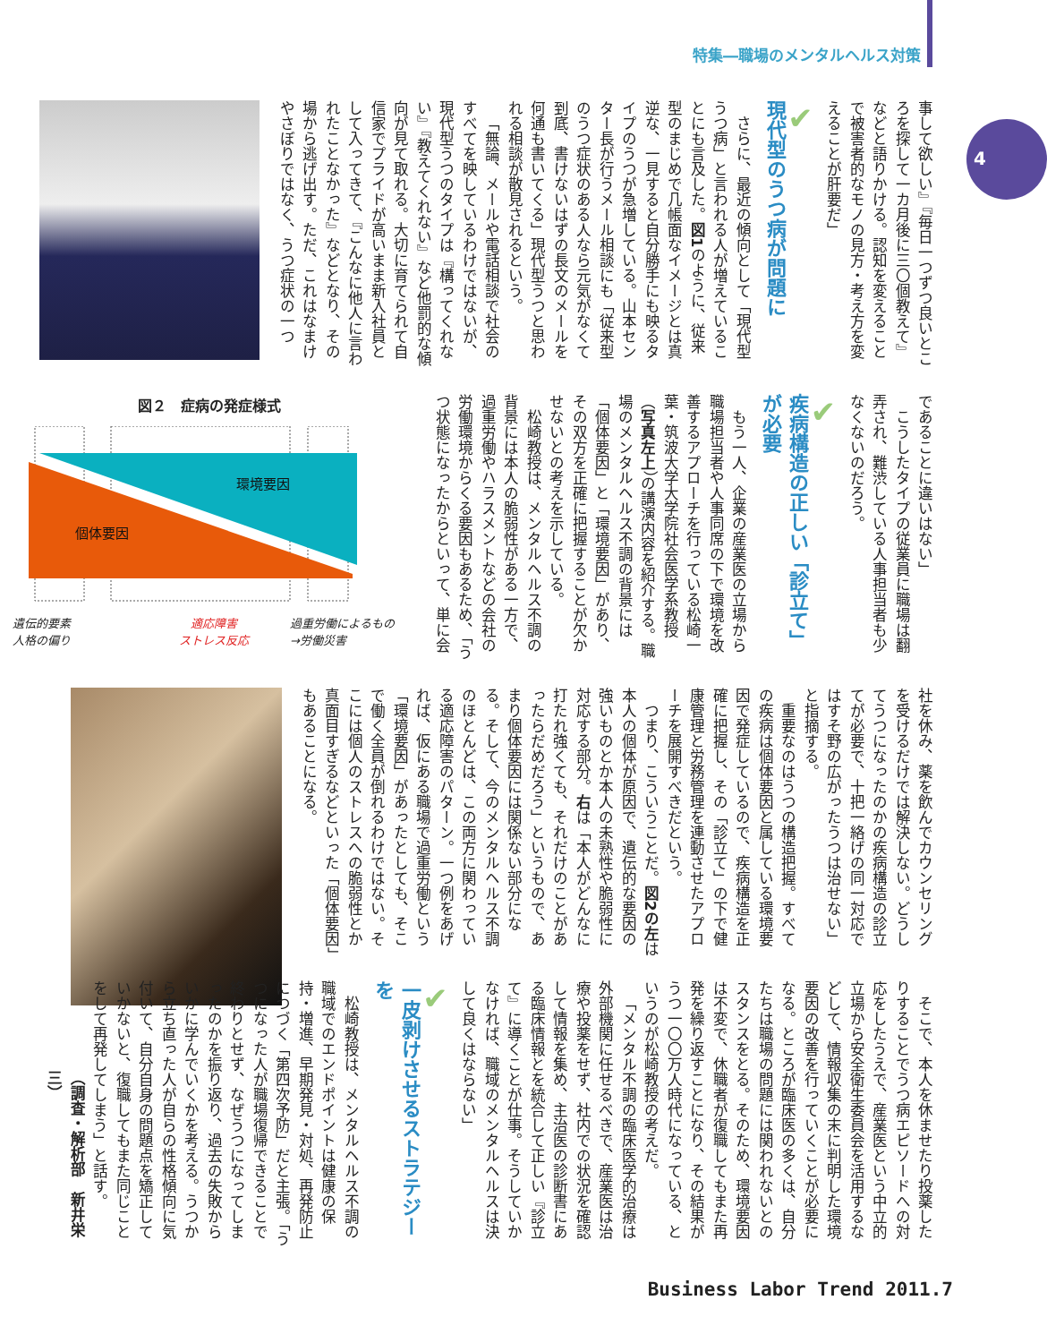4
特集―職場のメンタルヘルス対策
事して欲しい』『毎日一つずつ良いところを探して一カ月後に三〇個教えて』などと語りかける。認知を変えることで被害者的なモノの見方・考え方を変えることが肝要だ」
✔
現代型のうつ病が問題に
さらに、最近の傾向として「現代型うつ病」と言われる人が増えていることにも言及した。図1のように、従来型のまじめで几帳面なイメージとは真逆な、一見すると自分勝手にも映るタイプのうつが急増している。山本センター長が行うメール相談にも「従来型のうつ症状のある人なら元気がなくて到底、書けないはずの長文のメールを何通も書いてくる」現代型うつと思われる相談が散見されるという。
「無論、メールや電話相談で社会のすべてを映しているわけではないが、現代型うつのタイプは『構ってくれない』『教えてくれない』など他罰的な傾向が見て取れる。大切に育てられて自信家でプライドが高いまま新入社員として入ってきて、『こんなに他人に言われたことなかった』などとなり、その場から逃げ出す。ただ、これはなまけやさぼりではなく、うつ症状の一つ
であることに違いはない」
こうしたタイプの従業員に職場は翻弄され、難渋している人事担当者も少なくないのだろう。
✔
疾病構造の正しい「診立て」が必要
もう一人、企業の産業医の立場から職場担当者や人事同席の下で環境を改善するアプローチを行っている松崎一葉・筑波大学大学院社会医学系教授（写真左上）の講演内容を紹介する。職場のメンタルヘルス不調の背景には「個体要因」と「環境要因」があり、その双方を正確に把握することが欠かせないとの考えを示している。
松崎教授は、メンタルヘルス不調の背景には本人の脆弱性がある一方で、過重労働やハラスメントなどの会社の労働環境からくる要因もあるため、「うつ状態になったからといって、単に会
図２　症病の発症様式
環境要因
個体要因
遺伝的要素
人格の偏り
適応障害
ストレス反応
過重労働によるもの
→労働災害
社を休み、薬を飲んでカウンセリングを受けるだけでは解決しない。どうしてうつになったのかの疾病構造の診立てが必要で、十把一絡げの同一対応ではすそ野の広がったうつは治せない」と指摘する。
重要なのはうつの構造把握。すべての疾病は個体要因と属している環境要因で発症しているので、疾病構造を正確に把握し、その「診立て」の下で健康管理と労務管理を連動させたアプローチを展開すべきだという。
つまり、こういうことだ。図2の左は本人の個体が原因で、遺伝的な要因の強いものとか本人の未熟性や脆弱性に対応する部分。右は「本人がどんなに打たれ強くても、それだけのことがあったらだめだろう」というもので、あまり個体要因には関係ない部分になる。そして、今のメンタルヘルス不調のほとんどは、この両方に関わっている適応障害のパターン。一つ例をあげれば、仮にある職場で過重労働という「環境要因」があったとしても、そこで働く全員が倒れるわけではない。そこには個人のストレスへの脆弱性とか真面目すぎるなどといった「個体要因」もあることになる。
そこで、本人を休ませたり投薬したりすることでうつ病エピソードへの対応をしたうえで、産業医という中立的立場から安全衛生委員会を活用するなどして、情報収集の末に判明した環境要因の改善を行っていくことが必要になる。ところが臨床医の多くは、自分たちは職場の問題には関われないとのスタンスをとる。そのため、環境要因は不変で、休職者が復職してもまた再発を繰り返すことになり、その結果がうつ一〇〇万人時代になっている、というのが松崎教授の考えだ。
「メンタル不調の臨床医学的治療は外部機関に任せるべきで、産業医は治療や投薬をせず、社内での状況を確認して情報を集め、主治医の診断書にある臨床情報とを統合して正しい『診立て』に導くことが仕事。そうしていかなければ、職域のメンタルヘルスは決して良くはならない」
✔
一皮剥けさせるストラテジーを
松崎教授は、メンタルヘルス不調の職域でのエンドポイントは健康の保持・増進、早期発見・対処、再発防止につづく「第四次予防」だと主張。「うつになった人が職場復帰できることで終わりとせず、なぜうつになってしまったのかを振り返り、過去の失敗からいかに学んでいくかを考える。うつから立ち直った人が自らの性格傾向に気付いて、自分自身の問題点を矯正していかないと、復職してもまた同じことをして再発してしまう」と話す。
（調査・解析部　新井栄三）
Business Labor Trend 2011.7